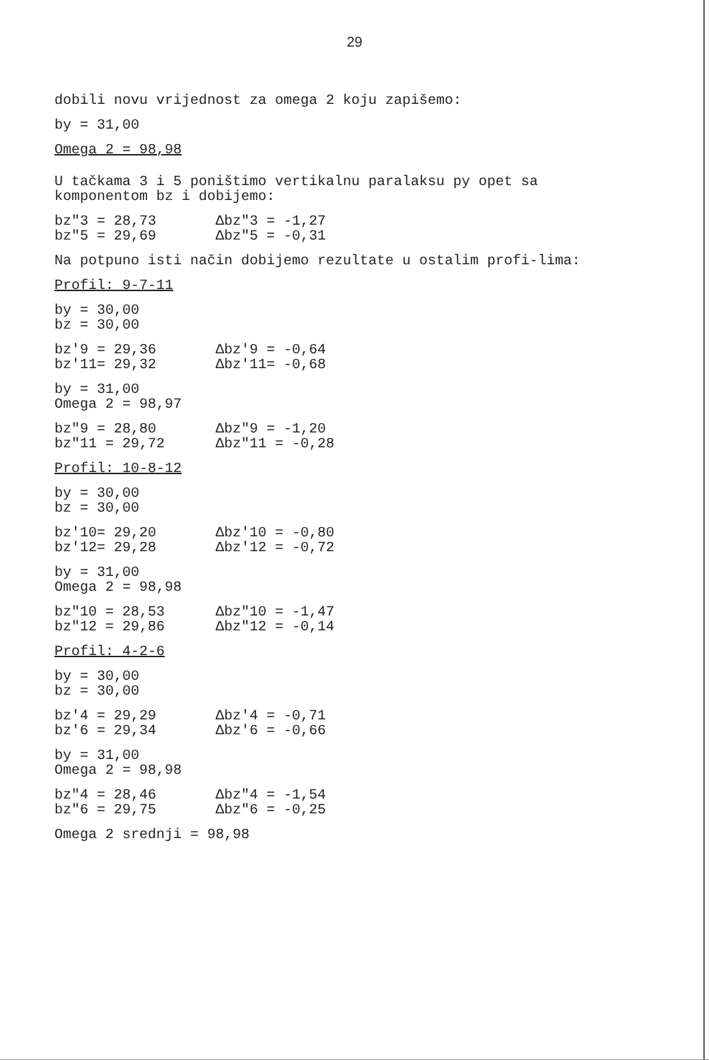29
dobili novu vrijednost za omega 2 koju zapišemo:
by = 31,00
Omega 2 = 98,98
U tačkama 3 i 5 poništimo vertikalnu paralaksu py opet sa komponentom bz i dobijemo:
bz″3 = 28,73 Δbz″3 = -1,27
bz″5 = 29,69 Δbz″5 = -0,31
Na potpuno isti način dobijemo rezultate u ostalim profi-lima:
Profil: 9-7-11
by = 30,00
bz = 30,00
bz′9 = 29,36 Δbz′9 = -0,64
bz′11= 29,32 Δbz′11= -0,68
by = 31,00
Omega 2 = 98,97
bz″9 = 28,80 Δbz″9 = -1,20
bz″11 = 29,72 Δbz″11 = -0,28
Profil: 10-8-12
by = 30,00
bz = 30,00
bz′10= 29,20 Δbz′10 = -0,80
bz′12= 29,28 Δbz′12 = -0,72
by = 31,00
Omega 2 = 98,98
bz″10 = 28,53 Δbz″10 = -1,47
bz″12 = 29,86 Δbz″12 = -0,14
Profil: 4-2-6
by = 30,00
bz = 30,00
bz′4 = 29,29 Δbz′4 = -0,71
bz′6 = 29,34 Δbz′6 = -0,66
by = 31,00
Omega 2 = 98,98
bz″4 = 28,46 Δbz″4 = -1,54
bz″6 = 29,75 Δbz″6 = -0,25
Omega 2 srednji = 98,98